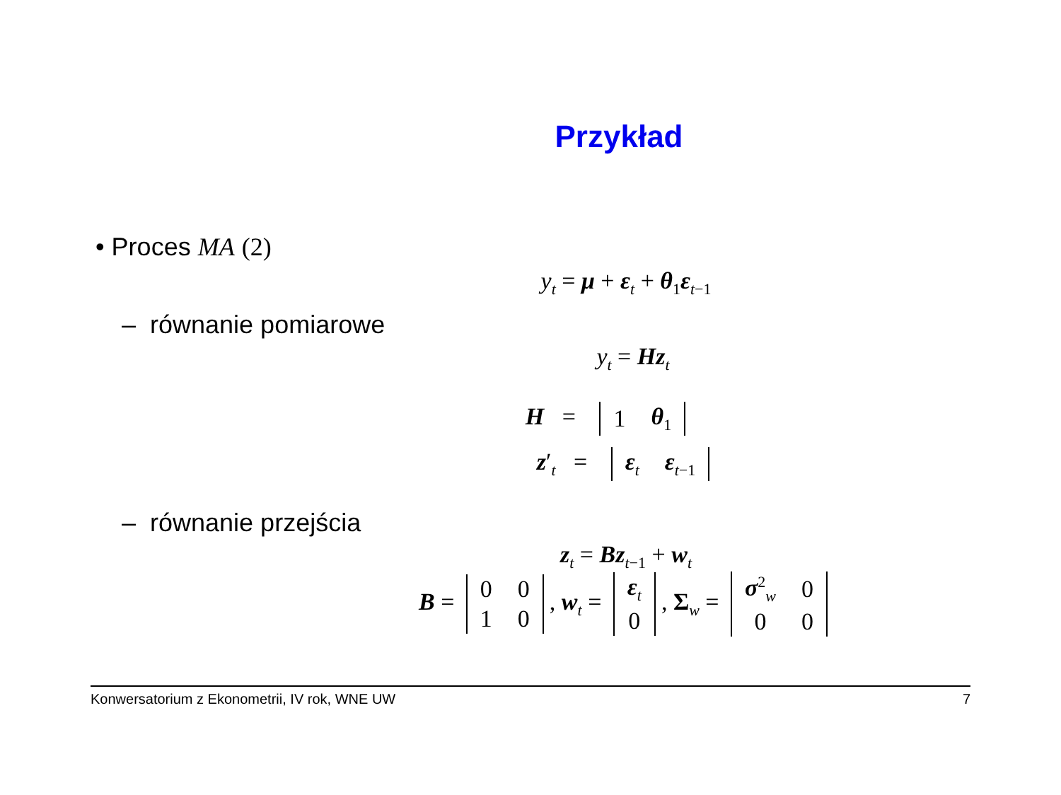Przykład
• Proces MA (2)
y<sub>t</sub> = μ + ε<sub>t</sub> + θ<sub>1</sub>ε<sub>t−1</sub>
– równanie pomiarowe
y<sub>t</sub> = Hz<sub>t</sub>
H =
| 1 | θ<sub>1</sub> |
z′<sub>t</sub> =
| ε<sub>t</sub> | ε<sub>t−1</sub> |
– równanie przejścia
z<sub>t</sub> = Bz<sub>t−1</sub> + w<sub>t</sub>
B =
| 0 | 0 |
| 1 | 0 |
, w<sub>t</sub> =
| ε<sub>t</sub> |
| 0 |
, Σ<sub>w</sub> =
| σ<sup>2</sup><sub>w</sub> | 0 |
| 0 | 0 |
Konwersatorium z Ekonometrii, IV rok, WNE UW 7